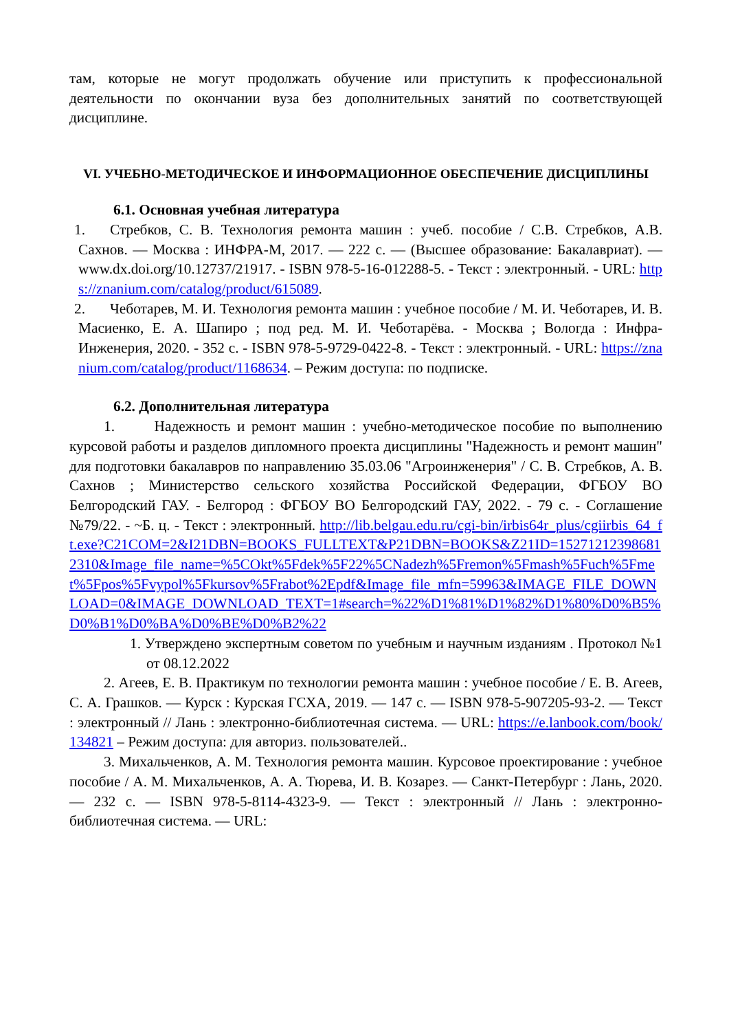там, которые не могут продолжать обучение или приступить к профессиональной деятельности по окончании вуза без дополнительных занятий по соответствующей дисциплине.
VI. УЧЕБНО-МЕТОДИЧЕСКОЕ И ИНФОРМАЦИОННОЕ ОБЕСПЕЧЕНИЕ ДИСЦИПЛИНЫ
6.1. Основная учебная литература
1. Стребков, С. В. Технология ремонта машин : учеб. пособие / С.В. Стребков, А.В. Сахнов. — Москва : ИНФРА-М, 2017. — 222 с. — (Высшее образование: Бакалавриат). — www.dx.doi.org/10.12737/21917. - ISBN 978-5-16-012288-5. - Текст : электронный. - URL: https://znanium.com/catalog/product/615089.
2. Чеботарев, М. И. Технология ремонта машин : учебное пособие / М. И. Чеботарев, И. В. Масиенко, Е. А. Шапиро ; под ред. М. И. Чеботарёва. - Москва ; Вологда : Инфра-Инженерия, 2020. - 352 с. - ISBN 978-5-9729-0422-8. - Текст : электронный. - URL: https://znanium.com/catalog/product/1168634. – Режим доступа: по подписке.
6.2. Дополнительная литература
1. Надежность и ремонт машин : учебно-методическое пособие по выполнению курсовой работы и разделов дипломного проекта дисциплины "Надежность и ремонт машин" для подготовки бакалавров по направлению 35.03.06 "Агроинженерия" / С. В. Стребков, А. В. Сахнов ; Министерство сельского хозяйства Российской Федерации, ФГБОУ ВО Белгородский ГАУ. - Белгород : ФГБОУ ВО Белгородский ГАУ, 2022. - 79 с. - Соглашение №79/22. - ~Б. ц. - Текст : электронный. http://lib.belgau.edu.ru/cgi-bin/irbis64r_plus/cgiirbis_64_ft.exe?C21COM=2&I21DBN=BOOKS_FULLTEXT&P21DBN=BOOKS&Z21ID=152712123986812310&Image_file_name=%5COkt%5Fdek%5F22%5CNadezh%5Fremon%5Fmash%5Fuch%5Fmet%5Fpos%5Fvypol%5Fkursov%5Frabot%2Epdf&Image_file_mfn=59963&IMAGE_FILE_DOWNLOAD=0&IMAGE_DOWNLOAD_TEXT=1#search=%22%D1%81%D1%82%D1%80%D0%B5%D0%B1%D0%BA%D0%BE%D0%B2%22
1. Утверждено экспертным советом по учебным и научным изданиям . Протокол №1 от 08.12.2022
2. Агеев, Е. В. Практикум по технологии ремонта машин : учебное пособие / Е. В. Агеев, С. А. Грашков. — Курск : Курская ГСХА, 2019. — 147 с. — ISBN 978-5-907205-93-2. — Текст : электронный // Лань : электронно-библиотечная система. — URL: https://e.lanbook.com/book/134821 – Режим доступа: для авториз. пользователей..
3. Михальченков, А. М. Технология ремонта машин. Курсовое проектирование : учебное пособие / А. М. Михальченков, А. А. Тюрева, И. В. Козарез. — Санкт-Петербург : Лань, 2020. — 232 с. — ISBN 978-5-8114-4323-9. — Текст : электронный // Лань : электронно-библиотечная система. — URL: